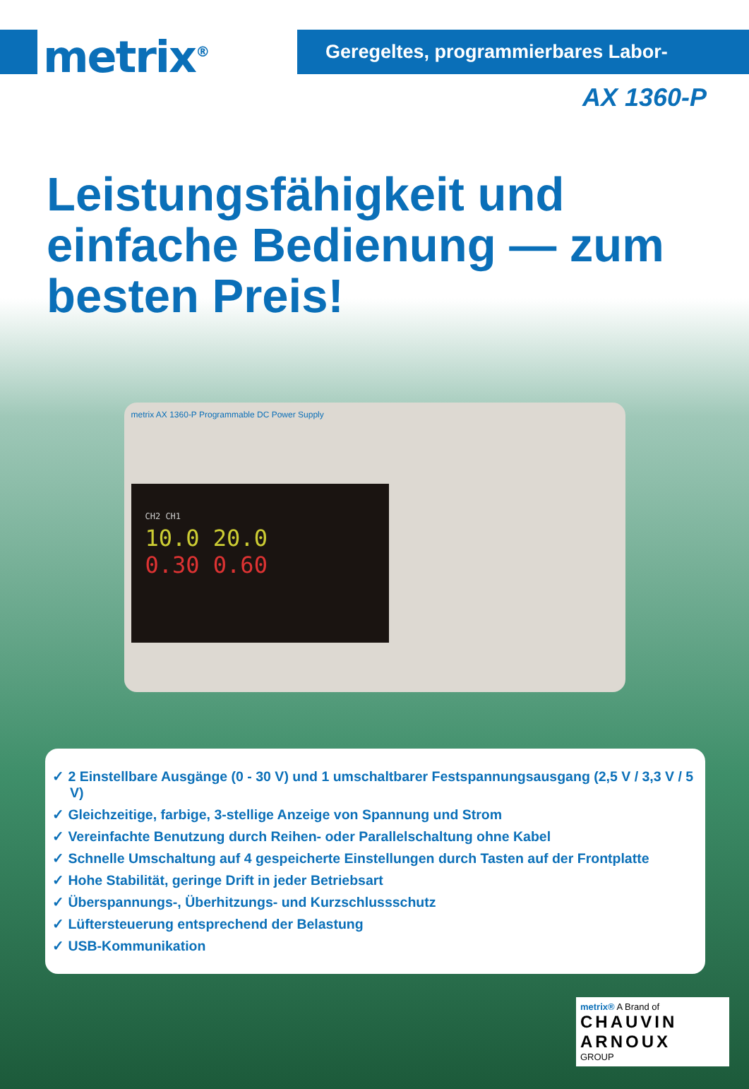metrix<sup>®</sup>
Geregeltes, programmierbares Labor-Netzgerät
AX 1360-P
Leistungsfähigkeit und einfache Bedienung — zum besten Preis!
metrix AX 1360-P Programmable DC Power Supply
CH2 CH1
10.0 20.0
0.30 0.60
✓ 2 Einstellbare Ausgänge (0 - 30 V) und 1 umschaltbarer Festspannungsausgang (2,5 V / 3,3 V / 5 V)
✓ Gleichzeitige, farbige, 3-stellige Anzeige von Spannung und Strom
✓ Vereinfachte Benutzung durch Reihen- oder Parallelschaltung ohne Kabel
✓ Schnelle Umschaltung auf 4 gespeicherte Einstellungen durch Tasten auf der Frontplatte
✓ Hohe Stabilität, geringe Drift in jeder Betriebsart
✓ Überspannungs-, Überhitzungs- und Kurzschlussschutz
✓ Lüftersteuerung entsprechend der Belastung
✓ USB-Kommunikation
metrix® A Brand of
CHAUVIN ARNOUX
GROUP